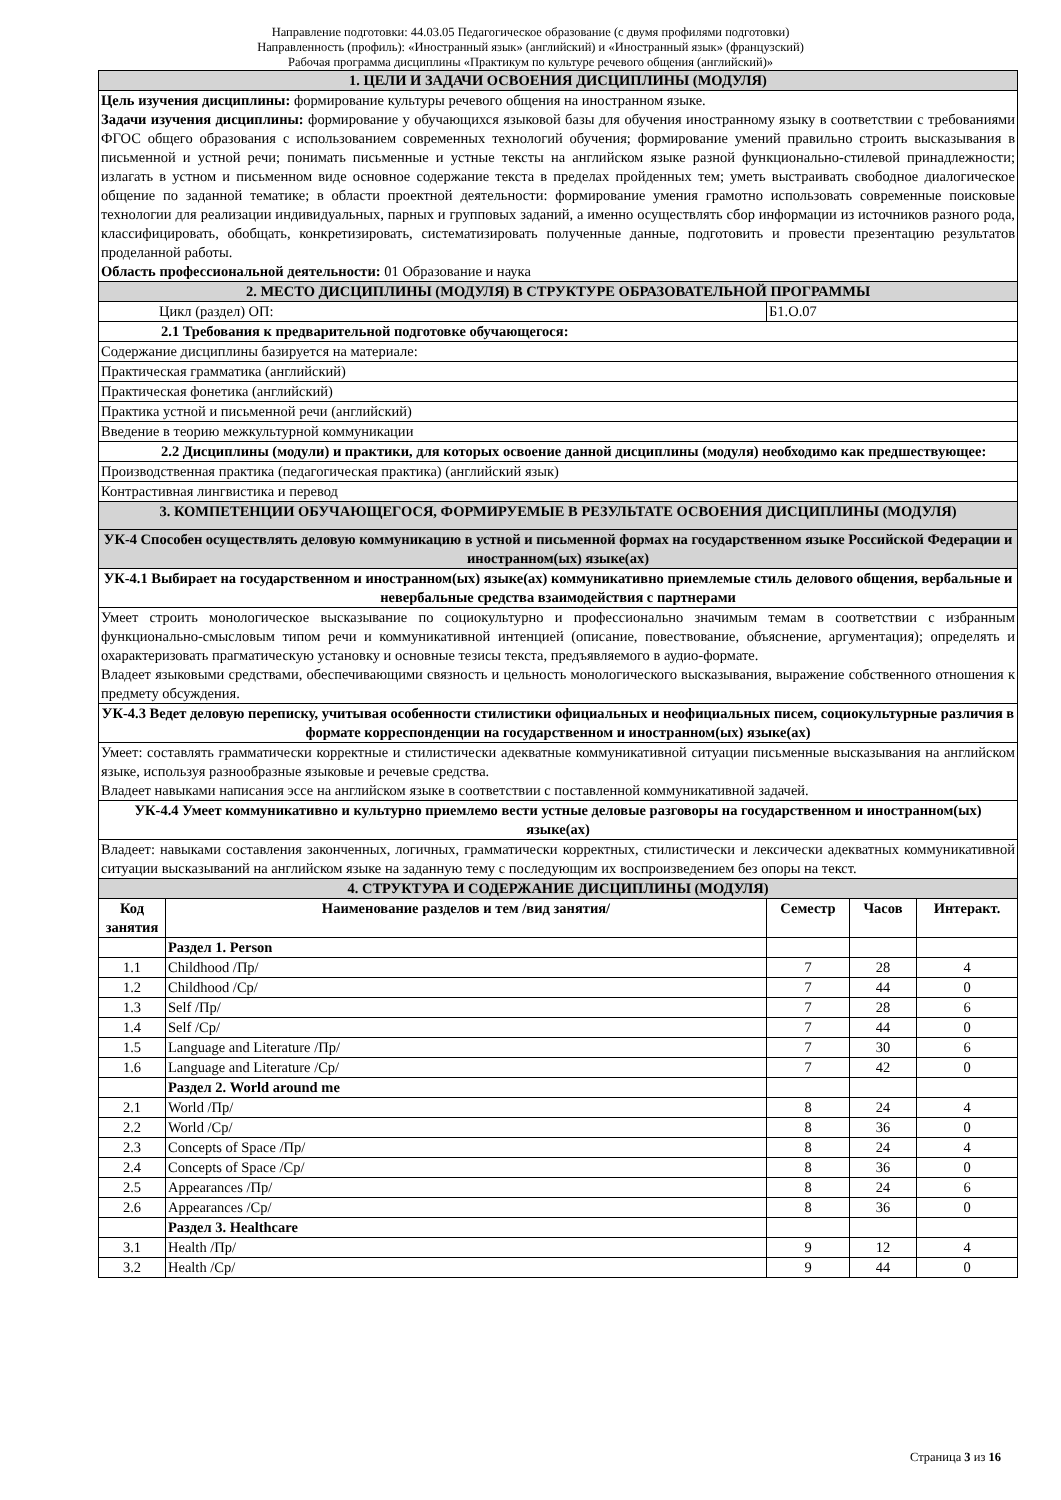Направление подготовки: 44.03.05 Педагогическое образование (с двумя профилями подготовки)
Направленность (профиль): «Иностранный язык» (английский) и «Иностранный язык» (французский)
Рабочая программа дисциплины «Практикум по культуре речевого общения (английский)»
| 1. ЦЕЛИ И ЗАДАЧИ ОСВОЕНИЯ ДИСЦИПЛИНЫ (МОДУЛЯ) | | | | |
| Цель изучения дисциплины: формирование культуры речевого общения на иностранном языке. Задачи изучения дисциплины: формирование у обучающихся языковой базы для обучения иностранному языку в соответствии с требованиями ФГОС общего образования с использованием современных технологий обучения; формирование умений правильно строить высказывания в письменной и устной речи; понимать письменные и устные тексты на английском языке разной функционально-стилевой принадлежности; излагать в устном и письменном виде основное содержание текста в пределах пройденных тем; уметь выстраивать свободное диалогическое общение по заданной тематике; в области проектной деятельности: формирование умения грамотно использовать современные поисковые технологии для реализации индивидуальных, парных и групповых заданий, а именно осуществлять сбор информации из источников разного рода, классифицировать, обобщать, конкретизировать, систематизировать полученные данные, подготовить и провести презентацию результатов проделанной работы. Область профессиональной деятельности: 01 Образование и наука | | | | |
| 2. МЕСТО ДИСЦИПЛИНЫ (МОДУЛЯ) В СТРУКТУРЕ ОБРАЗОВАТЕЛЬНОЙ ПРОГРАММЫ | | | | |
| Цикл (раздел) ОП: | | Б1.О.07 | | |
| 2.1 Требования к предварительной подготовке обучающегося: | | | | |
| Содержание дисциплины базируется на материале: | | | | |
| Практическая грамматика (английский) | | | | |
| Практическая фонетика (английский) | | | | |
| Практика устной и письменной речи (английский) | | | | |
| Введение в теорию межкультурной коммуникации | | | | |
| 2.2 Дисциплины (модули) и практики, для которых освоение данной дисциплины (модуля) необходимо как предшествующее: | | | | |
| Производственная практика (педагогическая практика) (английский язык) | | | | |
| Контрастивная лингвистика и перевод | | | | |
| 3. КОМПЕТЕНЦИИ ОБУЧАЮЩЕГОСЯ, ФОРМИРУЕМЫЕ В РЕЗУЛЬТАТЕ ОСВОЕНИЯ ДИСЦИПЛИНЫ (МОДУЛЯ) | | | | |
| УК-4 Способен осуществлять деловую коммуникацию в устной и письменной формах на государственном языке Российской Федерации и иностранном(ых) языке(ах) | | | | |
| УК-4.1 Выбирает на государственном и иностранном(ых) языке(ах) коммуникативно приемлемые стиль делового общения, вербальные и невербальные средства взаимодействия с партнерами | | | | |
| Умеет строить монологическое высказывание по социокультурно и профессионально значимым темам в соответствии с избранным функционально-смысловым типом речи и коммуникативной интенцией (описание, повествование, объяснение, аргументация); определять и охарактеризовать прагматическую установку и основные тезисы текста, предъявляемого в аудио-формате. Владеет языковыми средствами, обеспечивающими связность и цельность монологического высказывания, выражение собственного отношения к предмету обсуждения. | | | | |
| УК-4.3 Ведет деловую переписку, учитывая особенности стилистики официальных и неофициальных писем, социокультурные различия в формате корреспонденции на государственном и иностранном(ых) языке(ах) | | | | |
| Умеет: составлять грамматически корректные и стилистически адекватные коммуникативной ситуации письменные высказывания на английском языке, используя разнообразные языковые и речевые средства. Владеет навыками написания эссе на английском языке в соответствии с поставленной коммуникативной задачей. | | | | |
| УК-4.4 Умеет коммуникативно и культурно приемлемо вести устные деловые разговоры на государственном и иностранном(ых) языке(ах) | | | | |
| Владеет: навыками составления законченных, логичных, грамматически корректных, стилистически и лексически адекватных коммуникативной ситуации высказываний на английском языке на заданную тему с последующим их воспроизведением без опоры на текст. | | | | |
| 4. СТРУКТУРА И СОДЕРЖАНИЕ ДИСЦИПЛИНЫ (МОДУЛЯ) | | | | |
| Код занятия | Наименование разделов и тем /вид занятия/ | Семестр | Часов | Интеракт. |
| | Раздел 1. Person | | | |
| 1.1 | Childhood /Пр/ | 7 | 28 | 4 |
| 1.2 | Childhood /Ср/ | 7 | 44 | 0 |
| 1.3 | Self /Пр/ | 7 | 28 | 6 |
| 1.4 | Self /Ср/ | 7 | 44 | 0 |
| 1.5 | Language and Literature /Пр/ | 7 | 30 | 6 |
| 1.6 | Language and Literature /Ср/ | 7 | 42 | 0 |
| | Раздел 2. World around me | | | |
| 2.1 | World /Пр/ | 8 | 24 | 4 |
| 2.2 | World /Ср/ | 8 | 36 | 0 |
| 2.3 | Concepts of Space /Пр/ | 8 | 24 | 4 |
| 2.4 | Concepts of Space /Ср/ | 8 | 36 | 0 |
| 2.5 | Appearances /Пр/ | 8 | 24 | 6 |
| 2.6 | Appearances /Ср/ | 8 | 36 | 0 |
| | Раздел 3. Healthcare | | | |
| 3.1 | Health /Пр/ | 9 | 12 | 4 |
| 3.2 | Health /Ср/ | 9 | 44 | 0 |
Страница 3 из 16